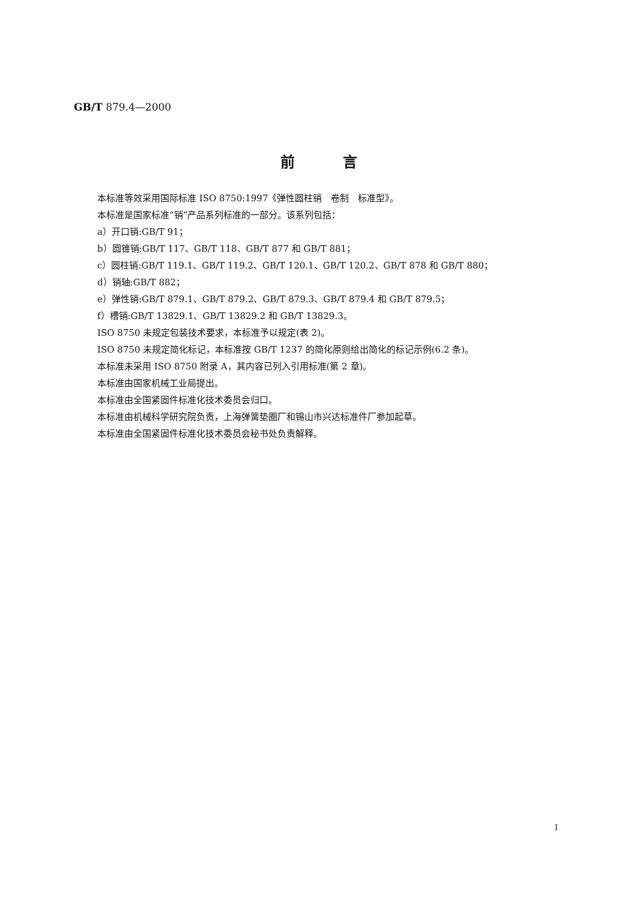GB/T 879.4—2000
前言
本标准等效采用国际标准 ISO 8750:1997《弹性圆柱销　卷制　标准型》。
本标准是国家标准“销”产品系列标准的一部分。该系列包括：
a）开口销:GB/T 91；
b）圆锥销:GB/T 117、GB/T 118、GB/T 877 和 GB/T 881；
c）圆柱销:GB/T 119.1、GB/T 119.2、GB/T 120.1、GB/T 120.2、GB/T 878 和 GB/T 880；
d）销轴:GB/T 882；
e）弹性销:GB/T 879.1、GB/T 879.2、GB/T 879.3、GB/T 879.4 和 GB/T 879.5；
f）槽销:GB/T 13829.1、GB/T 13829.2 和 GB/T 13829.3。
ISO 8750 未规定包装技术要求，本标准予以规定(表 2)。
ISO 8750 未规定简化标记，本标准按 GB/T 1237 的简化原则给出简化的标记示例(6.2 条)。
本标准未采用 ISO 8750 附录 A，其内容已列入引用标准(第 2 章)。
本标准由国家机械工业局提出。
本标准由全国紧固件标准化技术委员会归口。
本标准由机械科学研究院负责，上海弹簧垫圈厂和锡山市兴达标准件厂参加起草。
本标准由全国紧固件标准化技术委员会秘书处负责解释。
I